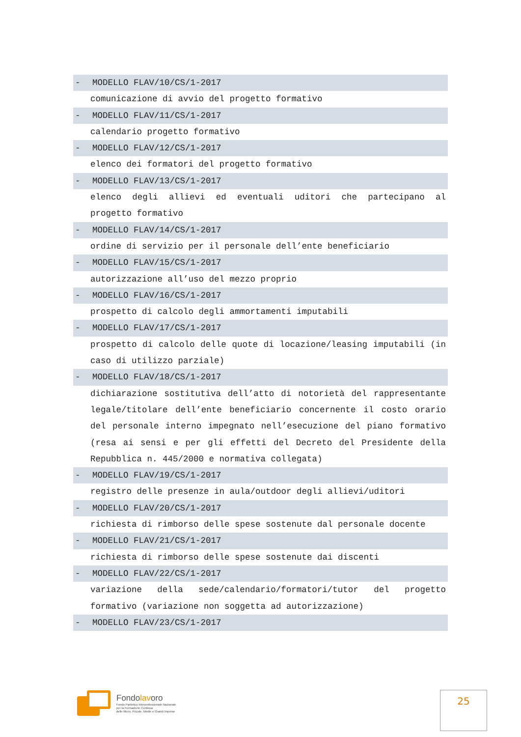- MODELLO FLAV/10/CS/1-2017
comunicazione di avvio del progetto formativo
- MODELLO FLAV/11/CS/1-2017
calendario progetto formativo
- MODELLO FLAV/12/CS/1-2017
elenco dei formatori del progetto formativo
- MODELLO FLAV/13/CS/1-2017
elenco degli allievi ed eventuali uditori che partecipano al progetto formativo
- MODELLO FLAV/14/CS/1-2017
ordine di servizio per il personale dell’ente beneficiario
- MODELLO FLAV/15/CS/1-2017
autorizzazione all’uso del mezzo proprio
- MODELLO FLAV/16/CS/1-2017
prospetto di calcolo degli ammortamenti imputabili
- MODELLO FLAV/17/CS/1-2017
prospetto di calcolo delle quote di locazione/leasing imputabili (in caso di utilizzo parziale)
- MODELLO FLAV/18/CS/1-2017
dichiarazione sostitutiva dell’atto di notorietà del rappresentante legale/titolare dell’ente beneficiario concernente il costo orario del personale interno impegnato nell’esecuzione del piano formativo (resa ai sensi e per gli effetti del Decreto del Presidente della Repubblica n. 445/2000 e normativa collegata)
- MODELLO FLAV/19/CS/1-2017
registro delle presenze in aula/outdoor degli allievi/uditori
- MODELLO FLAV/20/CS/1-2017
richiesta di rimborso delle spese sostenute dal personale docente
- MODELLO FLAV/21/CS/1-2017
richiesta di rimborso delle spese sostenute dai discenti
- MODELLO FLAV/22/CS/1-2017
variazione della sede/calendario/formatori/tutor del progetto formativo (variazione non soggetta ad autorizzazione)
- MODELLO FLAV/23/CS/1-2017
Fondolavoro
Fondo Paritetico Interprofessionale Nazionale
per la Formazione Continua
delle Micro, Piccole, Medie e Grandi Imprese
25